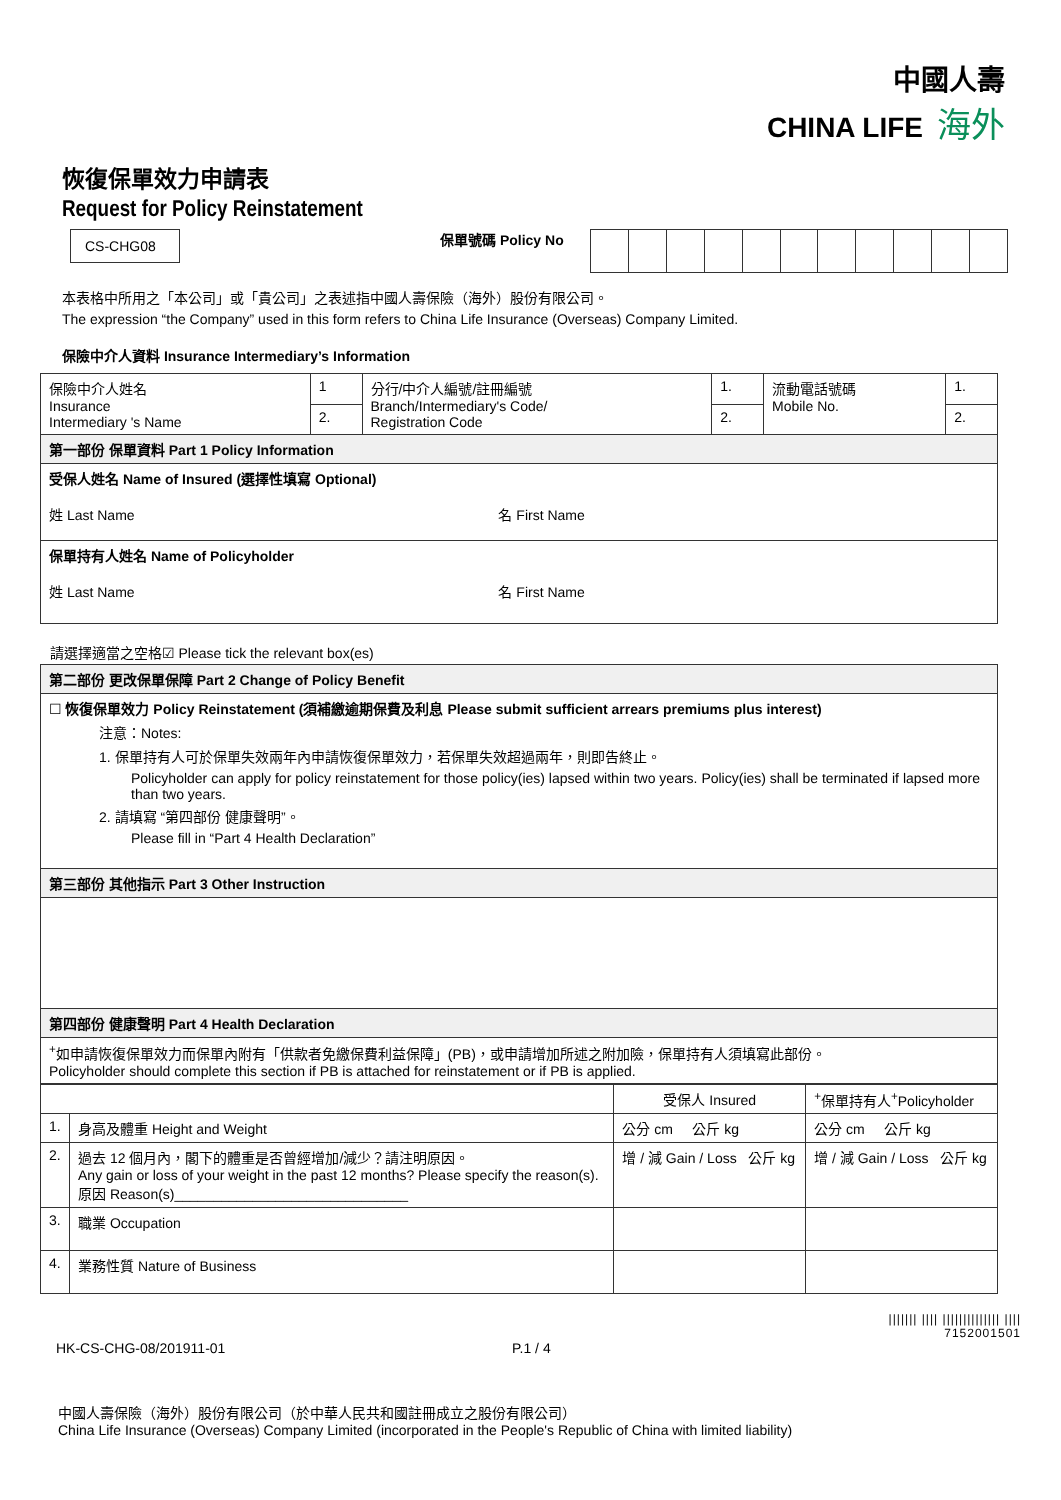中國人壽
CHINA LIFE 海外
恢復保單效力申請表
Request for Policy Reinstatement
CS-CHG08
保單號碼 Policy No
本表格中所用之「本公司」或「貴公司」之表述指中國人壽保險（海外）股份有限公司。
The expression “the Company” used in this form refers to China Life Insurance (Overseas) Company Limited.
保險中介人資料 Insurance Intermediary’s Information
| 保險中介人姓名 Insurance Intermediary 's Name | 1 | 分行/中介人編號/註冊編號 Branch/Intermediary's Code/ Registration Code | 1. | 流動電話號碼 Mobile No. | 1. |
| | 2. | | 2. | | 2. |
| 第一部份 保單資料 Part 1 Policy Information | | | | | |
| 受保人姓名 Name of Insured (選擇性填寫 Optional) 姓 Last Name 名 First Name | | | | | |
| 保單持有人姓名 Name of Policyholder 姓 Last Name 名 First Name | | | | | |
請選擇適當之空格☑ Please tick the relevant box(es)
| 第二部份 更改保單保障 Part 2 Change of Policy Benefit |
| ☐ 恢復保單效力 Policy Reinstatement (須補繳逾期保費及利息 Please submit sufficient arrears premiums plus interest) 注意：Notes: 1. 保單持有人可於保單失效兩年內申請恢復保單效力，若保單失效超過兩年，則即告終止。 Policyholder can apply for policy reinstatement for those policy(ies) lapsed within two years. Policy(ies) shall be terminated if lapsed more than two years. 2. 請填寫 “第四部份 健康聲明”。 Please fill in “Part 4 Health Declaration” |
| 第三部份 其他指示 Part 3 Other Instruction |
| 第四部份 健康聲明 Part 4 Health Declaration |
| <sup>+</sup>如申請恢復保單效力而保單內附有「供款者免繳保費利益保障」(PB)，或申請增加所述之附加險，保單持有人須填寫此部份。 Policyholder should complete this section if PB is attached for reinstatement or if PB is applied. |
| | | 受保人 Insured | <sup>+</sup>保單持有人<sup>+</sup>Policyholder |
| 1. | 身高及體重 Height and Weight | 公分 cm 公斤 kg | 公分 cm 公斤 kg |
| 2. | 過去 12 個月內，閣下的體重是否曾經增加/減少？請注明原因。 Any gain or loss of your weight in the past 12 months? Please specify the reason(s). 原因 Reason(s)______________________________ | 增 / 減 Gain / Loss 公斤 kg | 增 / 減 Gain / Loss 公斤 kg |
| 3. | 職業 Occupation | | |
| 4. | 業務性質 Nature of Business | | |
||||||| |||| |||||||||||||| ||||
7152001501
HK-CS-CHG-08/201911-01 P.1 / 4
中國人壽保險（海外）股份有限公司（於中華人民共和國註冊成立之股份有限公司）
China Life Insurance (Overseas) Company Limited (incorporated in the People's Republic of China with limited liability)